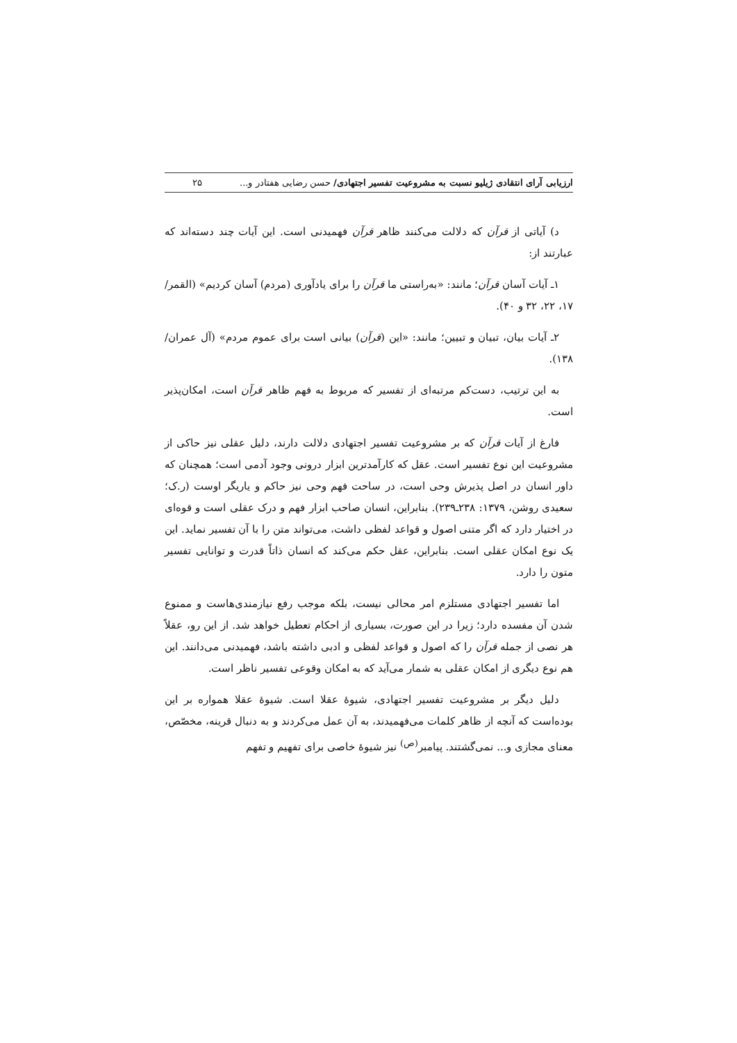ارزیابی آرای انتقادی ژیلیو نسبت به مشروعیت تفسیر اجتهادی/ حسن رضایی هفتادر و... ۲۵
د) آیاتی از قرآن که دلالت می‌کنند ظاهر قرآن فهمیدنی است. این آیات چند دسته‌اند که عبارتند از:
۱ـ آیات آسان قرآن؛ مانند: «به‌راستی ما قرآن را برای یادآوری (مردم) آسان کردیم» (القمر/ ۱۷، ۲۲، ۳۲ و ۴۰).
۲ـ آیات بیان، تبیان و تبیین؛ مانند: «این (قرآن) بیانی است برای عموم مردم» (آل عمران/ ۱۳۸).
به این ترتیب، دست‌کم مرتبه‌ای از تفسیر که مربوط به فهم ظاهر قرآن است، امکان‌پذیر است.
فارغ از آیات قرآن که بر مشروعیت تفسیر اجتهادی دلالت دارند، دلیل عقلی نیز حاکی از مشروعیت این نوع تفسیر است. عقل که کارآمدترین ابزار درونی وجود آدمی است؛ همچنان که داور انسان در اصل پذیرش وحی است، در ساحت فهم وحی نیز حاکم و یاریگر اوست (ر.ک؛ سعیدی روشن، ۱۳۷۹: ۲۳۸ـ۲۳۹). بنابراین، انسان صاحب ابزار فهم و درک عقلی است و قوه‌ای در اختیار دارد که اگر متنی اصول و قواعد لفظی داشت، می‌تواند متن را با آن تفسیر نماید. این یک نوع امکان عقلی است. بنابراین، عقل حکم می‌کند که انسان ذاتاً قدرت و توانایی تفسیر متون را دارد.
اما تفسیر اجتهادی مستلزم امر محالی نیست، بلکه موجب رفع نیازمندی‌هاست و ممنوع شدن آن مفسده دارد؛ زیرا در این صورت، بسیاری از احکام تعطیل خواهد شد. از این رو، عقلاً هر نصی از جمله قرآن را که اصول و قواعد لفظی و ادبی داشته باشد، فهمیدنی می‌دانند. این هم نوع دیگری از امکان عقلی به شمار می‌آید که به امکان وقوعی تفسیر ناظر است.
دلیل دیگر بر مشروعیت تفسیر اجتهادی، شیوهٔ عقلا است. شیوهٔ عقلا همواره بر این بوده‌است که آنچه از ظاهر کلمات می‌فهمیدند، به آن عمل می‌کردند و به دنبال قرینه، مخصّص، معنای مجازی و... نمی‌گشتند. پیامبر<sup>(ص)</sup> نیز شیوهٔ خاصی برای تفهیم و تفهم